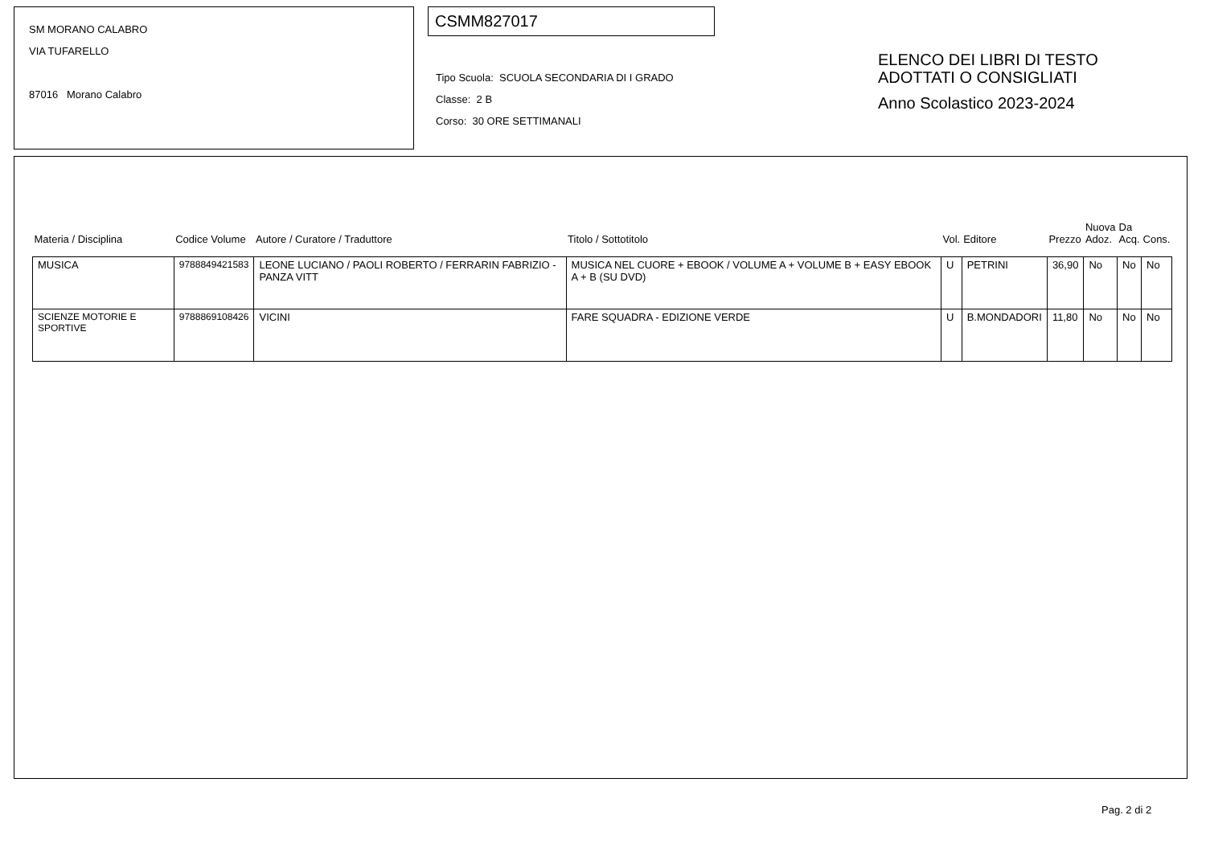SM MORANO CALABRO
VIA TUFARELLO
87016 Morano Calabro
CSMM827017
Tipo Scuola: SCUOLA SECONDARIA DI I GRADO
Classe: 2 B
Corso: 30 ORE SETTIMANALI
ELENCO DEI LIBRI DI TESTO
ADOTTATI O CONSIGLIATI
Anno Scolastico 2023-2024
| Materia / Disciplina | Codice Volume | Autore / Curatore / Traduttore | Titolo / Sottotitolo | Vol. | Editore | Prezzo | Nuova Adoz. | Da Acq. | Cons. |
| --- | --- | --- | --- | --- | --- | --- | --- | --- | --- |
| MUSICA | 9788849421583 | LEONE LUCIANO / PAOLI ROBERTO / FERRARIN FABRIZIO - PANZA VITT | MUSICA NEL CUORE + EBOOK / VOLUME A + VOLUME B + EASY EBOOK A + B (SU DVD) | U | PETRINI | 36,90 | No | No | No |
| SCIENZE MOTORIE E SPORTIVE | 9788869108426 | VICINI | FARE SQUADRA - EDIZIONE VERDE | U | B.MONDADORI | 11,80 | No | No | No |
Pag. 2 di 2